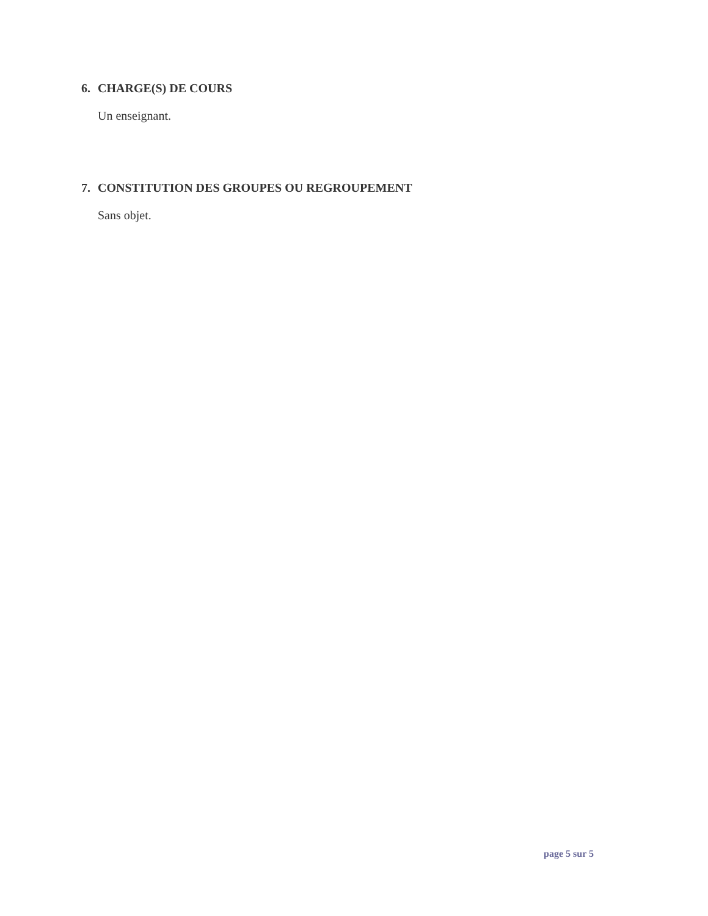6. CHARGE(S) DE COURS
Un enseignant.
7. CONSTITUTION DES GROUPES OU REGROUPEMENT
Sans objet.
page 5 sur 5